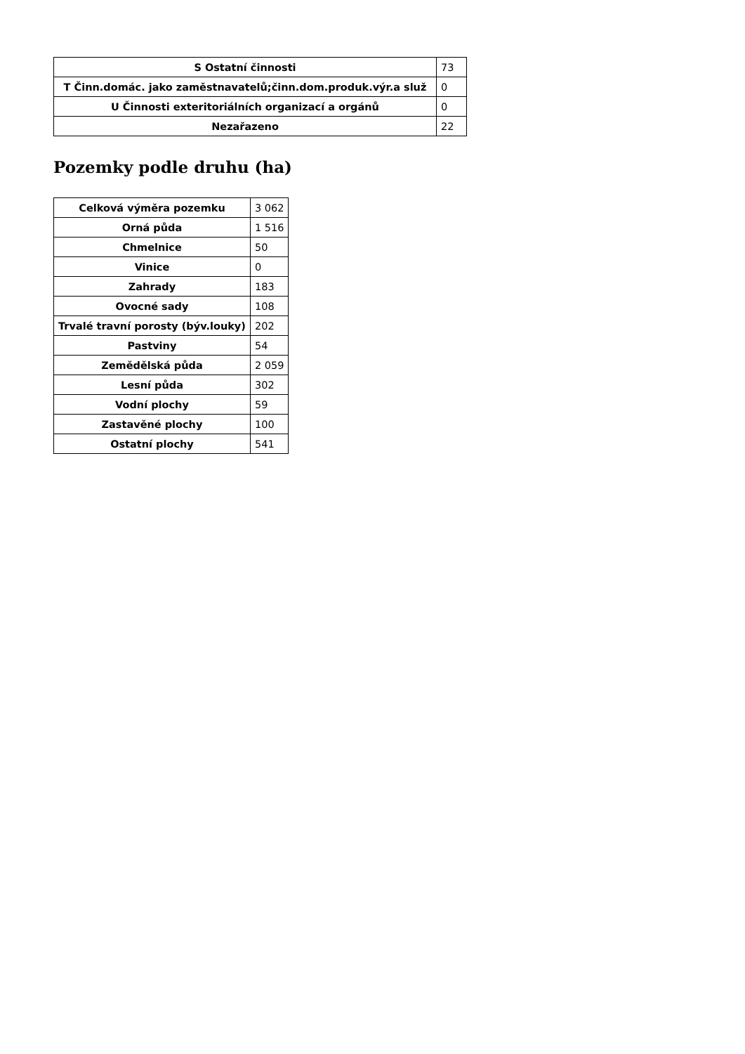| S Ostatní činnosti | 73 |
| T Činn.domác. jako zaměstnavatelů;činn.dom.produk.výr.a služ | 0 |
| U Činnosti exteritoriálních organizací a orgánů | 0 |
| Nezařazeno | 22 |
Pozemky podle druhu (ha)
| Celková výměra pozemku | 3 062 |
| Orná půda | 1 516 |
| Chmelnice | 50 |
| Vinice | 0 |
| Zahrady | 183 |
| Ovocné sady | 108 |
| Trvalé travní porosty (býv.louky) | 202 |
| Pastviny | 54 |
| Zemědělská půda | 2 059 |
| Lesní půda | 302 |
| Vodní plochy | 59 |
| Zastavěné plochy | 100 |
| Ostatní plochy | 541 |